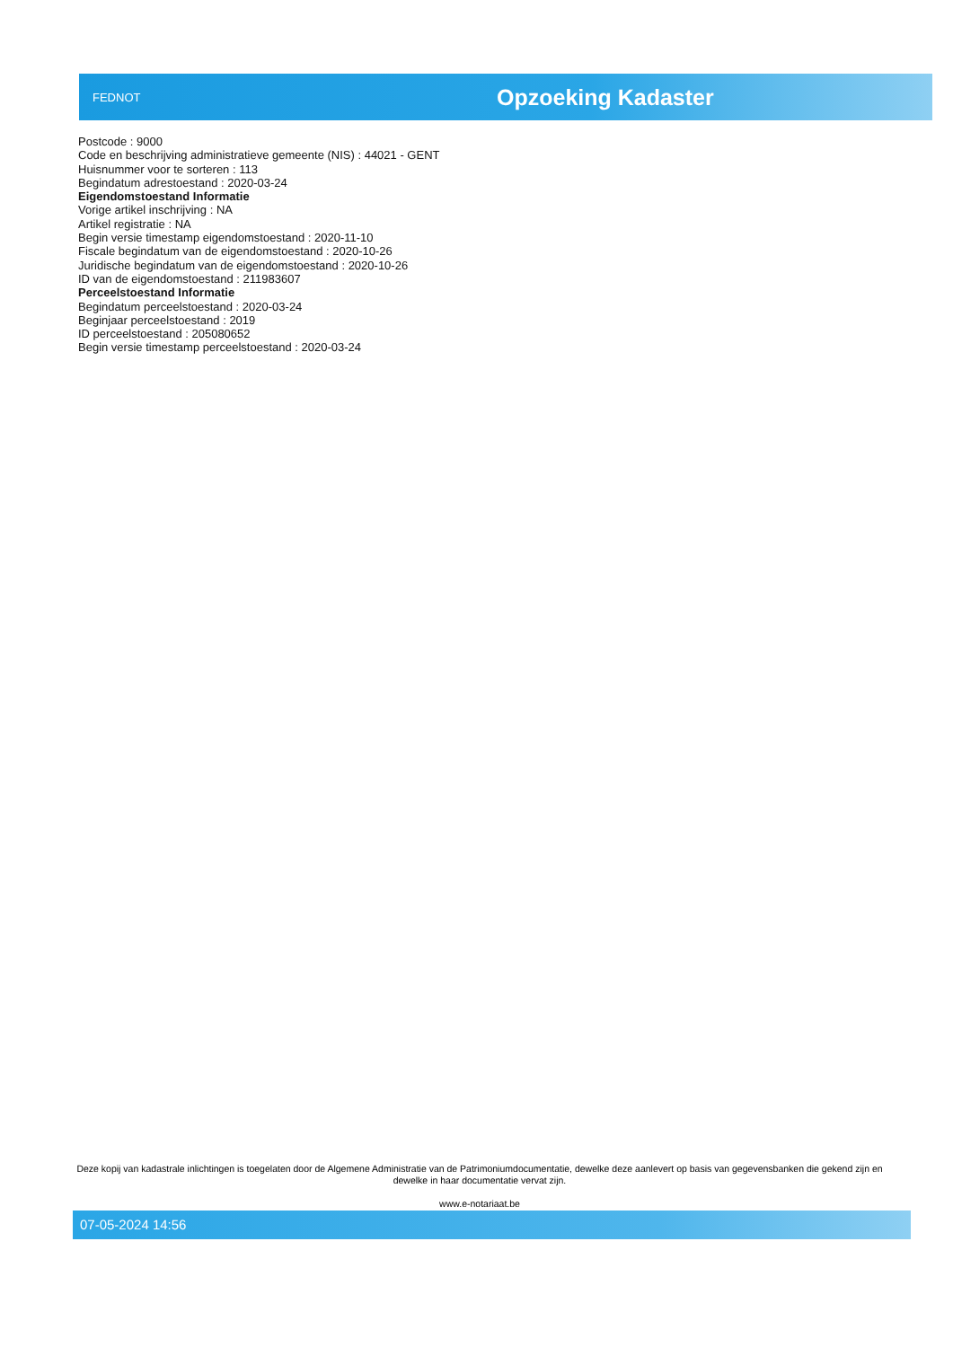FEDNOT
Opzoeking Kadaster
Postcode : 9000
Code en beschrijving administratieve gemeente (NIS) : 44021 - GENT
Huisnummer voor te sorteren : 113
Begindatum adrestoestand : 2020-03-24
Eigendomstoestand Informatie
Vorige artikel inschrijving : NA
Artikel registratie : NA
Begin versie timestamp eigendomstoestand : 2020-11-10
Fiscale begindatum van de eigendomstoestand : 2020-10-26
Juridische begindatum van de eigendomstoestand : 2020-10-26
ID van de eigendomstoestand : 211983607
Perceelstoestand Informatie
Begindatum perceelstoestand : 2020-03-24
Beginjaar perceelstoestand : 2019
ID perceelstoestand : 205080652
Begin versie timestamp perceelstoestand : 2020-03-24
Deze kopij van kadastrale inlichtingen is toegelaten door de Algemene Administratie van de Patrimoniumdocumentatie, dewelke deze aanlevert op basis van gegevensbanken die gekend zijn en dewelke in haar documentatie vervat zijn.
www.e-notariaat.be
07-05-2024 14:56